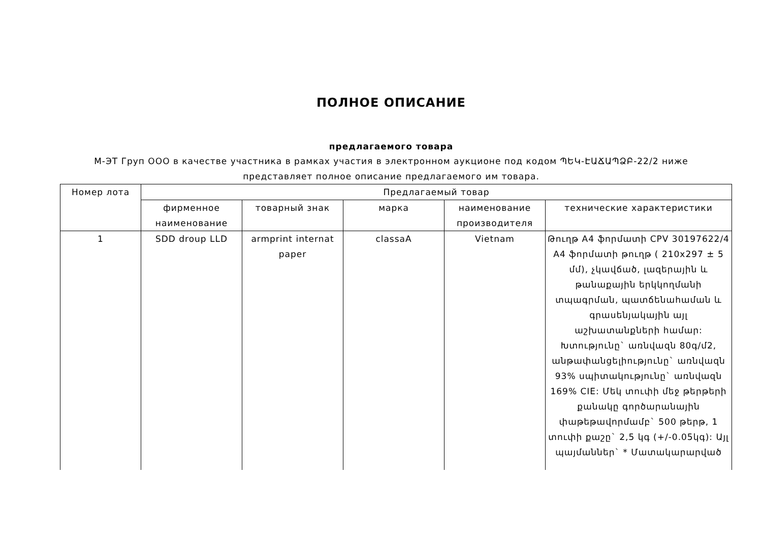ПОЛНОЕ ОПИСАНИЕ
предлагаемого товара
М-ЭТ Груп ООО в качестве участника в рамках участия в электронном аукционе под кодом ՊԵԿ-ԷԱՃԱՊՁԲ-22/2 ниже
представляет полное описание предлагаемого им товара.
| Номер лота | Предлагаемый товар | | | | |
| --- | --- | --- | --- | --- | --- |
| | фирменное наименование | товарный знак | марка | наименование производителя | технические характеристики |
| 1 | SDD droup LLD | armprint internat paper | classaA | Vietnam | Թուղթ A4 ֆորմատի CPV 30197622/4 A4 ֆորմատի թուղթ ( 210x297 ± 5 մմ), չկավճած, լազերային և թանաքային երկկողմանի տպագրման, պատճենահաման և գրասենյակային այլ աշխատանքների համար: Խտությունը` առնվազն 80գ/մ2, անթափանցելիությունը` առնվազն 93% սպիտակությունը` առնվազն 169% CIE: Մեկ տուփի մեջ թերթերի քանակը գործարանային փաթեթավորմամբ` 500 թերթ, 1 տուփի քաշը` 2,5 կգ (+/-0.05կգ): Այլ պայմաններ` * Մատակարարված |